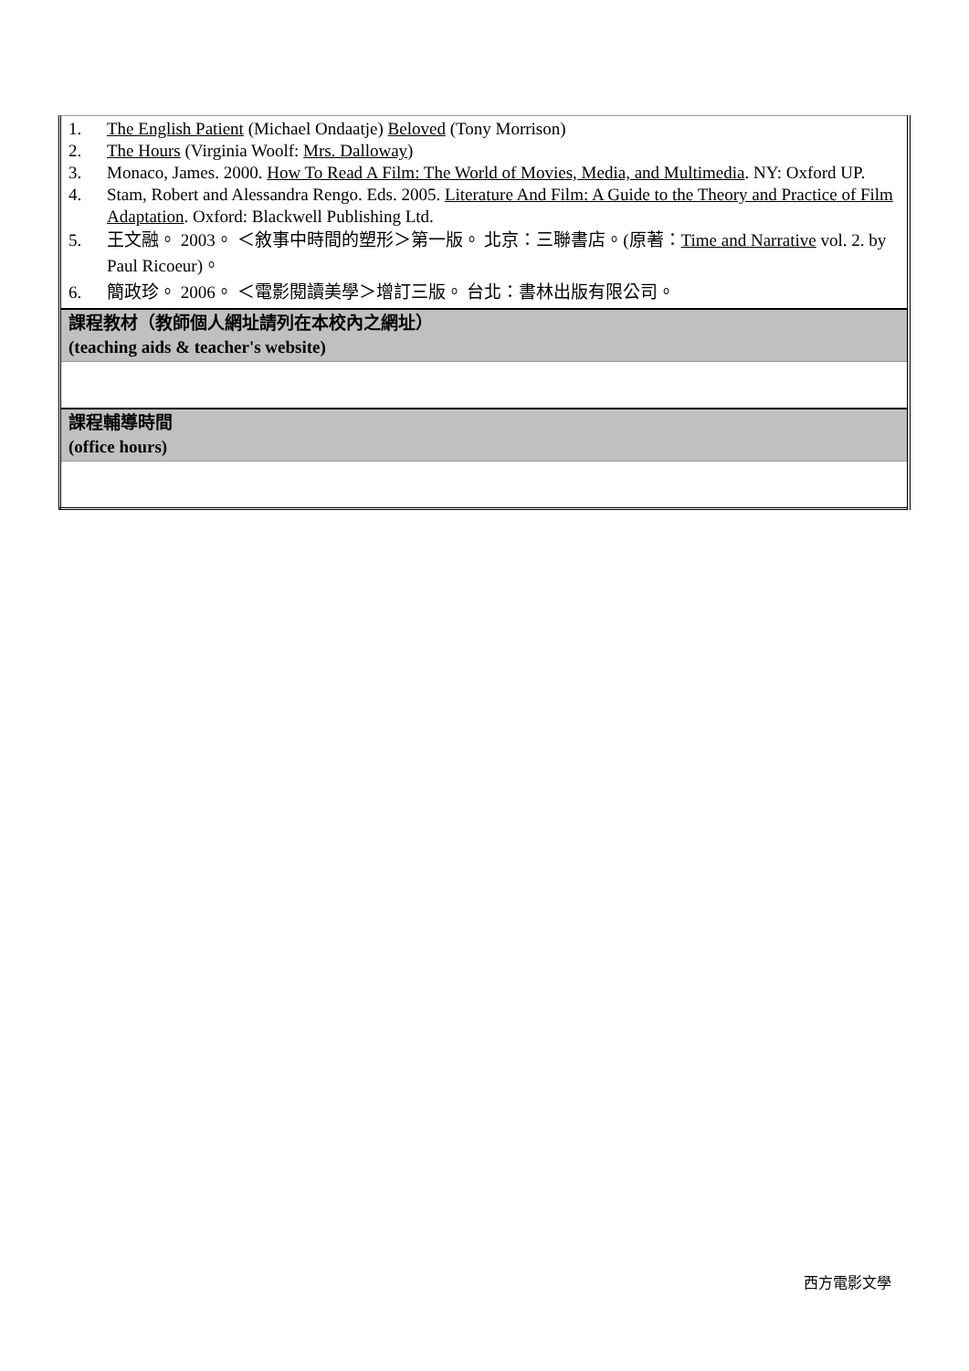| 1. The English Patient (Michael Ondaatje) Beloved (Tony Morrison) 2. The Hours (Virginia Woolf: Mrs. Dalloway ) 3. Monaco, James. 2000. How To Read A Film: The World of Movies, Media, and Multimedia . NY: Oxford UP. 4. Stam, Robert and Alessandra Rengo. Eds. 2005. Literature And Film: A Guide to the Theory and Practice of Film Adaptation . Oxford: Blackwell Publishing Ltd. 5. 王文融。 2003。 ＜敘事中時間的塑形＞第一版。 北京：三聯書店。(原著： Time and Narrative vol. 2. by Paul Ricoeur)。 6. 簡政珍。 2006。 ＜電影閱讀美學＞增訂三版。 台北：書林出版有限公司。 |
| 課程教材（教師個人網址請列在本校內之網址） (teaching aids & teacher's website) |
| 課程輔導時間 (office hours) |
西方電影文學